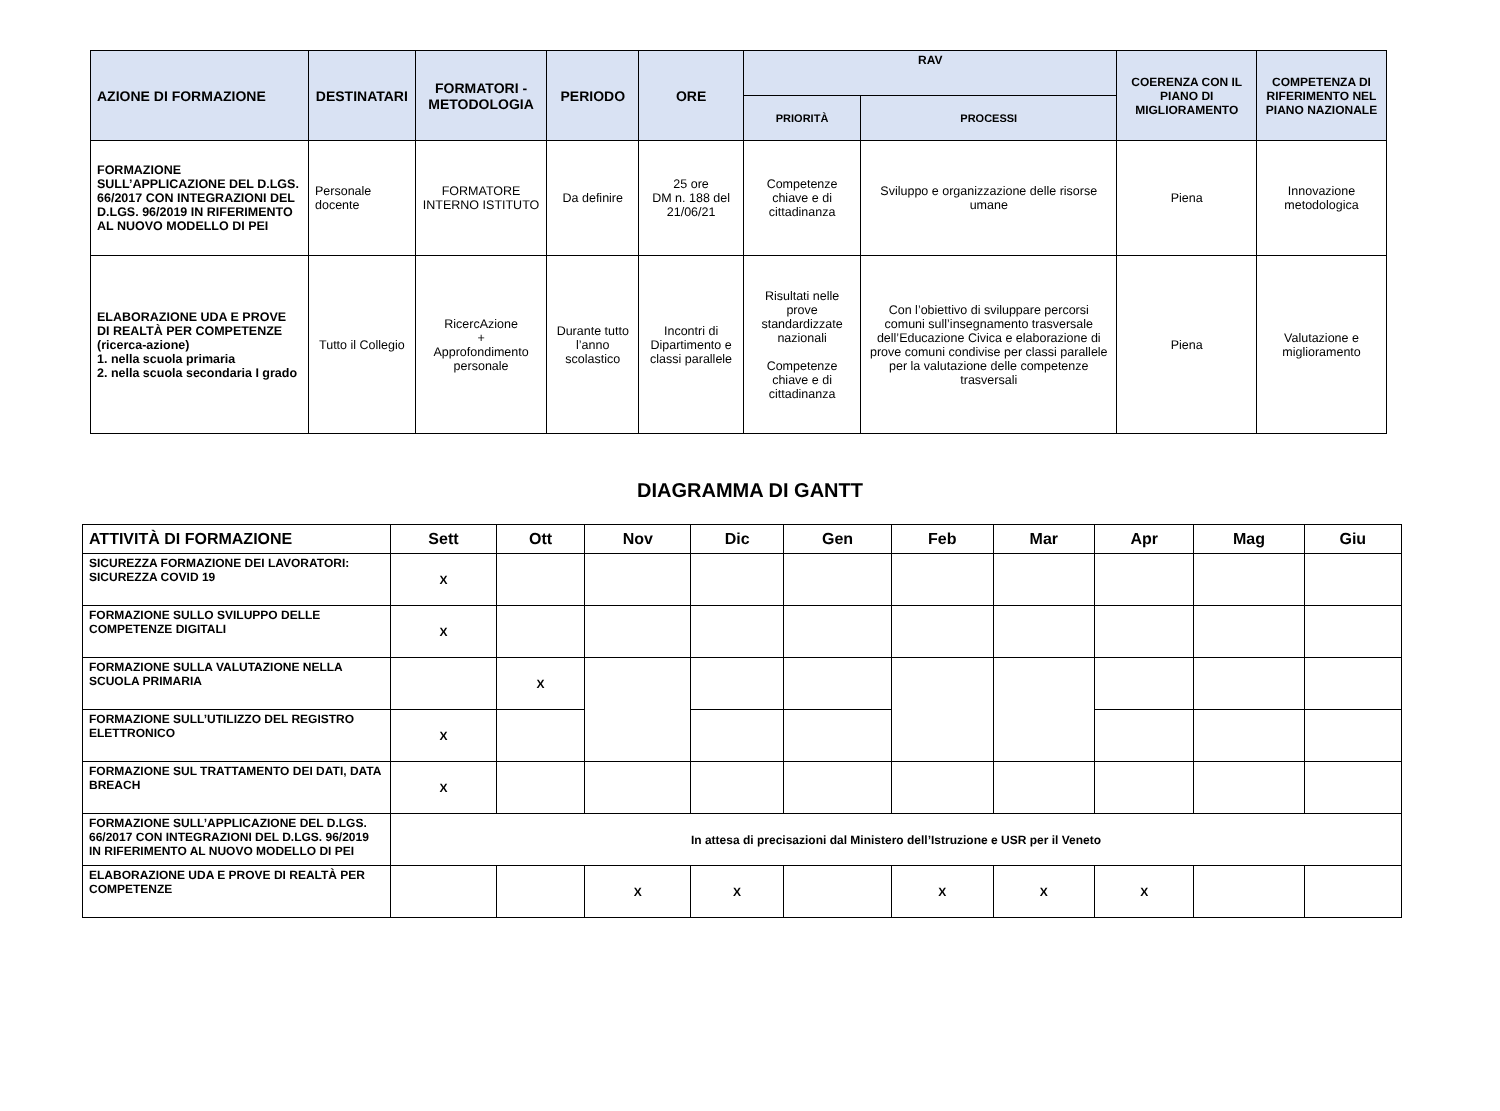| AZIONE DI FORMAZIONE | DESTINATARI | FORMATORI - METODOLOGIA | PERIODO | ORE | RAV | | COERENZA CON IL PIANO DI MIGLIORAMENTO | COMPETENZA DI RIFERIMENTO NEL PIANO NAZIONALE |
| --- | --- | --- | --- | --- | --- | --- | --- | --- |
| | | | | | PRIORITÀ | PROCESSI | | |
| FORMAZIONE SULL’APPLICAZIONE DEL D.LGS. 66/2017 CON INTEGRAZIONI DEL D.LGS. 96/2019 IN RIFERIMENTO AL NUOVO MODELLO DI PEI | Personale docente | FORMATORE INTERNO ISTITUTO | Da definire | 25 ore DM n. 188 del 21/06/21 | Competenze chiave e di cittadinanza | Sviluppo e organizzazione delle risorse umane | Piena | Innovazione metodologica |
| ELABORAZIONE UDA E PROVE DI REALTÀ PER COMPETENZE (ricerca-azione) 1. nella scuola primaria 2. nella scuola secondaria I grado | Tutto il Collegio | RicercAzione + Approfondimento personale | Durante tutto l’anno scolastico | Incontri di Dipartimento e classi parallele | Risultati nelle prove standardizzate nazionali Competenze chiave e di cittadinanza | Con l’obiettivo di sviluppare percorsi comuni sull’insegnamento trasversale dell’Educazione Civica e elaborazione di prove comuni condivise per classi parallele per la valutazione delle competenze trasversali | Piena | Valutazione e miglioramento |
DIAGRAMMA DI GANTT
| ATTIVITÀ DI FORMAZIONE | Sett | Ott | Nov | Dic | Gen | Feb | Mar | Apr | Mag | Giu |
| --- | --- | --- | --- | --- | --- | --- | --- | --- | --- | --- |
| SICUREZZA FORMAZIONE DEI LAVORATORI: SICUREZZA COVID 19 | X | | | | | | | | | |
| FORMAZIONE SULLO SVILUPPO DELLE COMPETENZE DIGITALI | X | | | | | | | | | |
| FORMAZIONE SULLA VALUTAZIONE NELLA SCUOLA PRIMARIA | | X | | | | | | | | |
| FORMAZIONE SULL’UTILIZZO DEL REGISTRO ELETTRONICO | X | | | | | | | | | |
| FORMAZIONE SUL TRATTAMENTO DEI DATI, DATA BREACH | X | | | | | | | | | |
| FORMAZIONE SULL’APPLICAZIONE DEL D.LGS. 66/2017 CON INTEGRAZIONI DEL D.LGS. 96/2019 IN RIFERIMENTO AL NUOVO MODELLO DI PEI | In attesa di precisazioni dal Ministero dell’Istruzione e USR per il Veneto | | | | | | | | | |
| ELABORAZIONE UDA E PROVE DI REALTÀ PER COMPETENZE | | | X | X | | X | X | X | | |